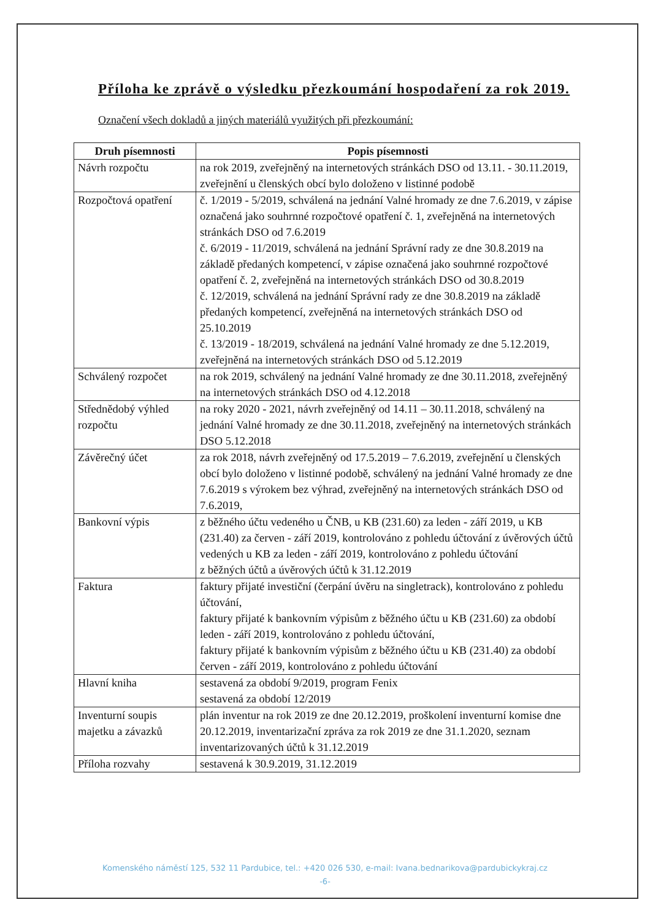Příloha ke zprávě o výsledku přezkoumání hospodaření za rok 2019.
Označení všech dokladů a jiných materiálů využitých při přezkoumání:
| Druh písemnosti | Popis písemnosti |
| --- | --- |
| Návrh rozpočtu | na rok 2019, zveřejněný na internetových stránkách DSO od 13.11. - 30.11.2019, zveřejnění u členských obcí bylo doloženo v listinné podobě |
| Rozpočtová opatření | č. 1/2019 - 5/2019, schválená na jednání Valné hromady ze dne 7.6.2019, v zápise označená jako souhrnné rozpočtové opatření č. 1, zveřejněná na internetových stránkách DSO od 7.6.2019 č. 6/2019 - 11/2019, schválená na jednání Správní rady ze dne 30.8.2019 na základě předaných kompetencí, v zápise označená jako souhrnné rozpočtové opatření č. 2, zveřejněná na internetových stránkách DSO od 30.8.2019 č. 12/2019, schválená na jednání Správní rady ze dne 30.8.2019 na základě předaných kompetencí, zveřejněná na internetových stránkách DSO od 25.10.2019 č. 13/2019 - 18/2019, schválená na jednání Valné hromady ze dne 5.12.2019, zveřejněná na internetových stránkách DSO od 5.12.2019 |
| Schválený rozpočet | na rok 2019, schválený na jednání Valné hromady ze dne 30.11.2018, zveřejněný na internetových stránkách DSO od 4.12.2018 |
| Střednědobý výhled rozpočtu | na roky 2020 - 2021, návrh zveřejněný od 14.11 – 30.11.2018, schválený na jednání Valné hromady ze dne 30.11.2018, zveřejněný na internetových stránkách DSO 5.12.2018 |
| Závěrečný účet | za rok 2018, návrh zveřejněný od 17.5.2019 – 7.6.2019, zveřejnění u členských obcí bylo doloženo v listinné podobě, schválený na jednání Valné hromady ze dne 7.6.2019 s výrokem bez výhrad, zveřejněný na internetových stránkách DSO od 7.6.2019, |
| Bankovní výpis | z běžného účtu vedeného u ČNB, u KB (231.60) za leden - září 2019, u KB (231.40) za červen - září 2019, kontrolováno z pohledu účtování z úvěrových účtů vedených u KB za leden - září 2019, kontrolováno z pohledu účtování z běžných účtů a úvěrových účtů k 31.12.2019 |
| Faktura | faktury přijaté investiční (čerpání úvěru na singletrack), kontrolováno z pohledu účtování, faktury přijaté k bankovním výpisům z běžného účtu u KB (231.60) za období leden - září 2019, kontrolováno z pohledu účtování, faktury přijaté k bankovním výpisům z běžného účtu u KB (231.40) za období červen - září 2019, kontrolováno z pohledu účtování |
| Hlavní kniha | sestavená za období 9/2019, program Fenix sestavená za období 12/2019 |
| Inventurní soupis majetku a závazků | plán inventur na rok 2019 ze dne 20.12.2019, proškolení inventurní komise dne 20.12.2019, inventarizační zpráva za rok 2019 ze dne 31.1.2020, seznam inventarizovaných účtů k 31.12.2019 |
| Příloha rozvahy | sestavená k 30.9.2019, 31.12.2019 |
Komenského náměstí 125, 532 11 Pardubice, tel.: +420 026 530, e-mail: Ivana.bednarikova@pardubickykraj.cz
-6-